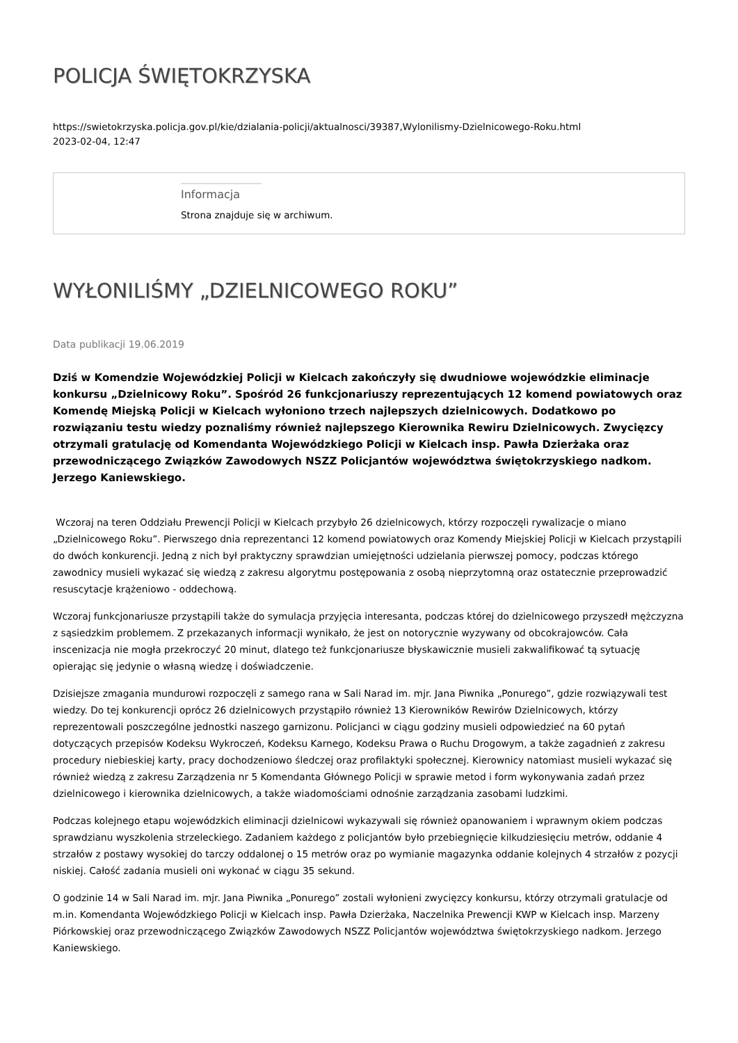POLICJA ŚWIĘTOKRZYSKA
https://swietokrzyska.policja.gov.pl/kie/dzialania-policji/aktualnosci/39387,Wylonilismy-Dzielnicowego-Roku.html
2023-02-04, 12:47
Informacja
Strona znajduje się w archiwum.
WYŁONILIŚMY „DZIELNICOWEGO ROKU”
Data publikacji 19.06.2019
Dziś w Komendzie Wojewódzkiej Policji w Kielcach zakończyły się dwudniowe wojewódzkie eliminacje konkursu „Dzielnicowy Roku”. Spośród 26 funkcjonariuszy reprezentujących 12 komend powiatowych oraz Komendę Miejską Policji w Kielcach wyłoniono trzech najlepszych dzielnicowych. Dodatkowo po rozwiązaniu testu wiedzy poznaliśmy również najlepszego Kierownika Rewiru Dzielnicowych. Zwycięzcy otrzymali gratulację od Komendanta Wojewódzkiego Policji w Kielcach insp. Pawła Dzierżaka oraz przewodniczącego Związków Zawodowych NSZZ Policjantów województwa świętokrzyskiego nadkom. Jerzego Kaniewskiego.
Wczoraj na teren Oddziału Prewencji Policji w Kielcach przybyło 26 dzielnicowych, którzy rozpoczęli rywalizacje o miano „Dzielnicowego Roku”. Pierwszego dnia reprezentanci 12 komend powiatowych oraz Komendy Miejskiej Policji w Kielcach przystąpili do dwóch konkurencji. Jedną z nich był praktyczny sprawdzian umiejętności udzielania pierwszej pomocy, podczas którego zawodnicy musieli wykazać się wiedzą z zakresu algorytmu postępowania z osobą nieprzytomną oraz ostatecznie przeprowadzić resuscytacje krążeniowo - oddechową.
Wczoraj funkcjonariusze przystąpili także do symulacja przyjęcia interesanta, podczas której do dzielnicowego przyszedł mężczyzna z sąsiedzkim problemem. Z przekazanych informacji wynikało, że jest on notorycznie wyzywany od obcokrajowców. Cała inscenizacja nie mogła przekroczyć 20 minut, dlatego też funkcjonariusze błyskawicznie musieli zakwalifikować tą sytuację opierając się jedynie o własną wiedzę i doświadczenie.
Dzisiejsze zmagania mundurowi rozpoczęli z samego rana w Sali Narad im. mjr. Jana Piwnika „Ponurego”, gdzie rozwiązywali test wiedzy. Do tej konkurencji oprócz 26 dzielnicowych przystąpiło również 13 Kierowników Rewirów Dzielnicowych, którzy reprezentowali poszczególne jednostki naszego garnizonu. Policjanci w ciągu godziny musieli odpowiedzieć na 60 pytań dotyczących przepisów Kodeksu Wykroczeń, Kodeksu Karnego, Kodeksu Prawa o Ruchu Drogowym, a także zagadnień z zakresu procedury niebieskiej karty, pracy dochodzeniowo śledczej oraz profilaktyki społecznej. Kierownicy natomiast musieli wykazać się również wiedzą z zakresu Zarządzenia nr 5 Komendanta Głównego Policji w sprawie metod i form wykonywania zadań przez dzielnicowego i kierownika dzielnicowych, a także wiadomościami odnośnie zarządzania zasobami ludzkimi.
Podczas kolejnego etapu wojewódzkich eliminacji dzielnicowi wykazywali się również opanowaniem i wprawnym okiem podczas sprawdzianu wyszkolenia strzeleckiego. Zadaniem każdego z policjantów było przebiegnięcie kilkudziesięciu metrów, oddanie 4 strzałów z postawy wysokiej do tarczy oddalonej o 15 metrów oraz po wymianie magazynka oddanie kolejnych 4 strzałów z pozycji niskiej. Całość zadania musieli oni wykonać w ciągu 35 sekund.
O godzinie 14 w Sali Narad im. mjr. Jana Piwnika „Ponurego” zostali wyłonieni zwycięzcy konkursu, którzy otrzymali gratulacje od m.in. Komendanta Wojewódzkiego Policji w Kielcach insp. Pawła Dzierżaka, Naczelnika Prewencji KWP w Kielcach insp. Marzeny Piórkowskiej oraz przewodniczącego Związków Zawodowych NSZZ Policjantów województwa świętokrzyskiego nadkom. Jerzego Kaniewskiego.